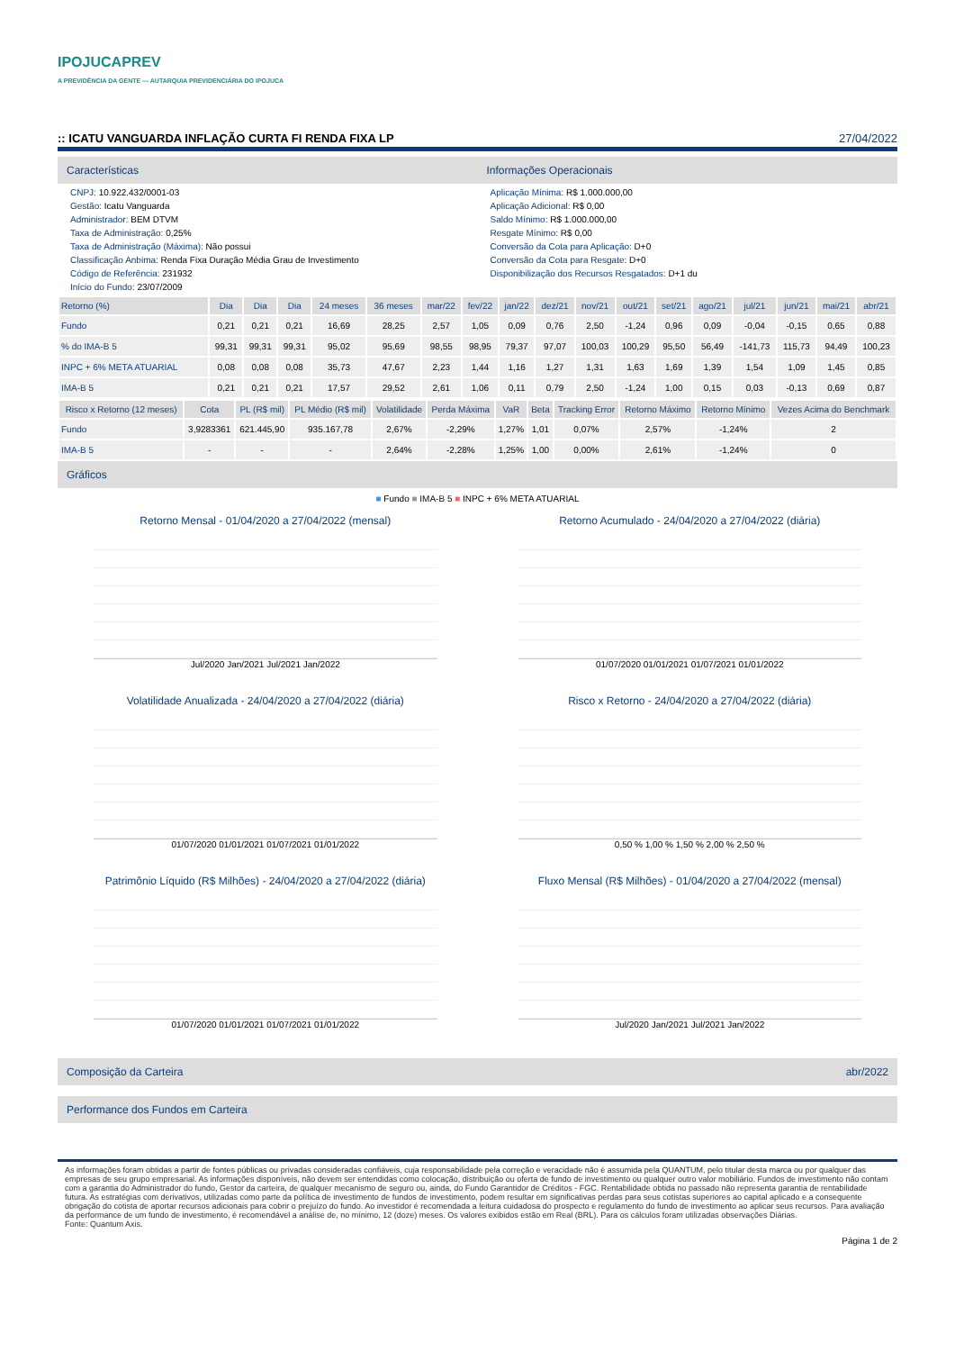IPOJUCAPREV
A PREVIDÊNCIA DA GENTE — AUTARQUIA PREVIDENCIÁRIA DO IPOJUCA
:: ICATU VANGUARDA INFLAÇÃO CURTA FI RENDA FIXA LP 27/04/2022
Características
CNPJ: 10.922.432/0001-03
Gestão: Icatu Vanguarda
Administrador: BEM DTVM
Taxa de Administração: 0,25%
Taxa de Administração (Máxima): Não possui
Classificação Anbima: Renda Fixa Duração Média Grau de Investimento
Código de Referência: 231932
Início do Fundo: 23/07/2009
Informações Operacionais
Aplicação Mínima: R$ 1.000.000,00
Aplicação Adicional: R$ 0,00
Saldo Mínimo: R$ 1.000.000,00
Resgate Mínimo: R$ 0,00
Conversão da Cota para Aplicação: D+0
Conversão da Cota para Resgate: D+0
Disponibilização dos Recursos Resgatados: D+1 du
| Retorno (%) | Dia | Dia | Dia | 24 meses | 36 meses | mar/22 | fev/22 | jan/22 | dez/21 | nov/21 | out/21 | set/21 | ago/21 | jul/21 | jun/21 | mai/21 | abr/21 |
| --- | --- | --- | --- | --- | --- | --- | --- | --- | --- | --- | --- | --- | --- | --- | --- | --- | --- |
| Fundo | 0,21 | 0,21 | 0,21 | 16,69 | 28,25 | 2,57 | 1,05 | 0,09 | 0,76 | 2,50 | -1,24 | 0,96 | 0,09 | -0,04 | -0,15 | 0,65 | 0,88 |
| % do IMA-B 5 | 99,31 | 99,31 | 99,31 | 95,02 | 95,69 | 98,55 | 98,95 | 79,37 | 97,07 | 100,03 | 100,29 | 95,50 | 56,49 | -141,73 | 115,73 | 94,49 | 100,23 |
| INPC + 6% META ATUARIAL | 0,08 | 0,08 | 0,08 | 35,73 | 47,67 | 2,23 | 1,44 | 1,16 | 1,27 | 1,31 | 1,63 | 1,69 | 1,39 | 1,54 | 1,09 | 1,45 | 0,85 |
| IMA-B 5 | 0,21 | 0,21 | 0,21 | 17,57 | 29,52 | 2,61 | 1,06 | 0,11 | 0,79 | 2,50 | -1,24 | 1,00 | 0,15 | 0,03 | -0,13 | 0,69 | 0,87 |
| Risco x Retorno (12 meses) | Cota | PL (R$ mil) | PL Médio (R$ mil) | Volatilidade | Perda Máxima | VaR | Beta | Tracking Error | Retorno Máximo | Retorno Mínimo | Vezes Acima do Benchmark |
| --- | --- | --- | --- | --- | --- | --- | --- | --- | --- | --- | --- |
| Fundo | 3,9283361 | 621.445,90 | 935.167,78 | 2,67% | -2,29% | 1,27% | 1,01 | 0,07% | 2,57% | -1,24% | 2 |
| IMA-B 5 | - | - | - | 2,64% | -2,28% | 1,25% | 1,00 | 0,00% | 2,61% | -1,24% | 0 |
Gráficos
■ Fundo ■ IMA-B 5 ■ INPC + 6% META ATUARIAL
Retorno Mensal - 01/04/2020 a 27/04/2022 (mensal)
Jul/2020 Jan/2021 Jul/2021 Jan/2022
Retorno Acumulado - 24/04/2020 a 27/04/2022 (diária)
01/07/2020 01/01/2021 01/07/2021 01/01/2022
Volatilidade Anualizada - 24/04/2020 a 27/04/2022 (diária)
01/07/2020 01/01/2021 01/07/2021 01/01/2022
Risco x Retorno - 24/04/2020 a 27/04/2022 (diária)
0,50 % 1,00 % 1,50 % 2,00 % 2,50 %
Patrimônio Líquido (R$ Milhões) - 24/04/2020 a 27/04/2022 (diária)
01/07/2020 01/01/2021 01/07/2021 01/01/2022
Fluxo Mensal (R$ Milhões) - 01/04/2020 a 27/04/2022 (mensal)
Jul/2020 Jan/2021 Jul/2021 Jan/2022
Composição da Carteira abr/2022
Performance dos Fundos em Carteira
As informações foram obtidas a partir de fontes públicas ou privadas consideradas confiáveis, cuja responsabilidade pela correção e veracidade não é assumida pela QUANTUM, pelo titular desta marca ou por qualquer das empresas de seu grupo empresarial. As informações disponíveis, não devem ser entendidas como colocação, distribuição ou oferta de fundo de investimento ou qualquer outro valor mobiliário. Fundos de investimento não contam com a garantia do Administrador do fundo, Gestor da carteira, de qualquer mecanismo de seguro ou, ainda, do Fundo Garantidor de Créditos - FGC. Rentabilidade obtida no passado não representa garantia de rentabilidade futura. As estratégias com derivativos, utilizadas como parte da política de investimento de fundos de investimento, podem resultar em significativas perdas para seus cotistas superiores ao capital aplicado e a consequente obrigação do cotista de aportar recursos adicionais para cobrir o prejuízo do fundo. Ao investidor é recomendada a leitura cuidadosa do prospecto e regulamento do fundo de investimento ao aplicar seus recursos. Para avaliação da performance de um fundo de investimento, é recomendável a análise de, no mínimo, 12 (doze) meses. Os valores exibidos estão em Real (BRL). Para os cálculos foram utilizadas observações Diárias.
Fonte: Quantum Axis.
Página 1 de 2